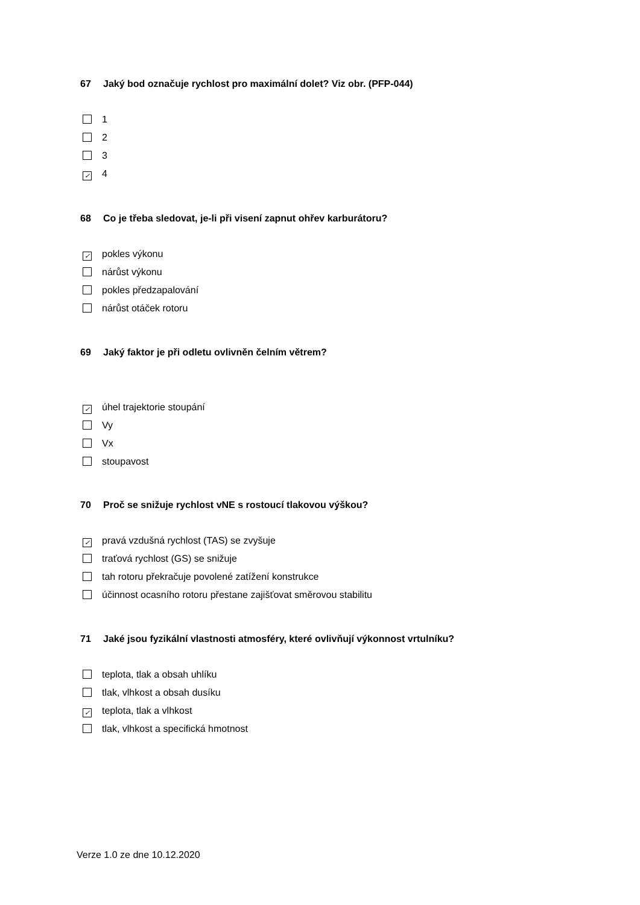67 Jaký bod označuje rychlost pro maximální dolet? Viz obr. (PFP-044)
1
2
3
✓ 4
68 Co je třeba sledovat, je-li při visení zapnut ohřev karburátoru?
✓ pokles výkonu
nárůst výkonu
pokles předzapalování
nárůst otáček rotoru
69 Jaký faktor je při odletu ovlivněn čelním větrem?
✓ úhel trajektorie stoupání
Vy
Vx
stoupavost
70 Proč se snižuje rychlost vNE s rostoucí tlakovou výškou?
✓ pravá vzdušná rychlost (TAS) se zvyšuje
traťová rychlost (GS) se snižuje
tah rotoru překračuje povolené zatížení konstrukce
účinnost ocasního rotoru přestane zajišťovat směrovou stabilitu
71 Jaké jsou fyzikální vlastnosti atmosféry, které ovlivňují výkonnost vrtulníku?
teplota, tlak a obsah uhlíku
tlak, vlhkost a obsah dusíku
✓ teplota, tlak a vlhkost
tlak, vlhkost a specifická hmotnost
Verze 1.0 ze dne 10.12.2020